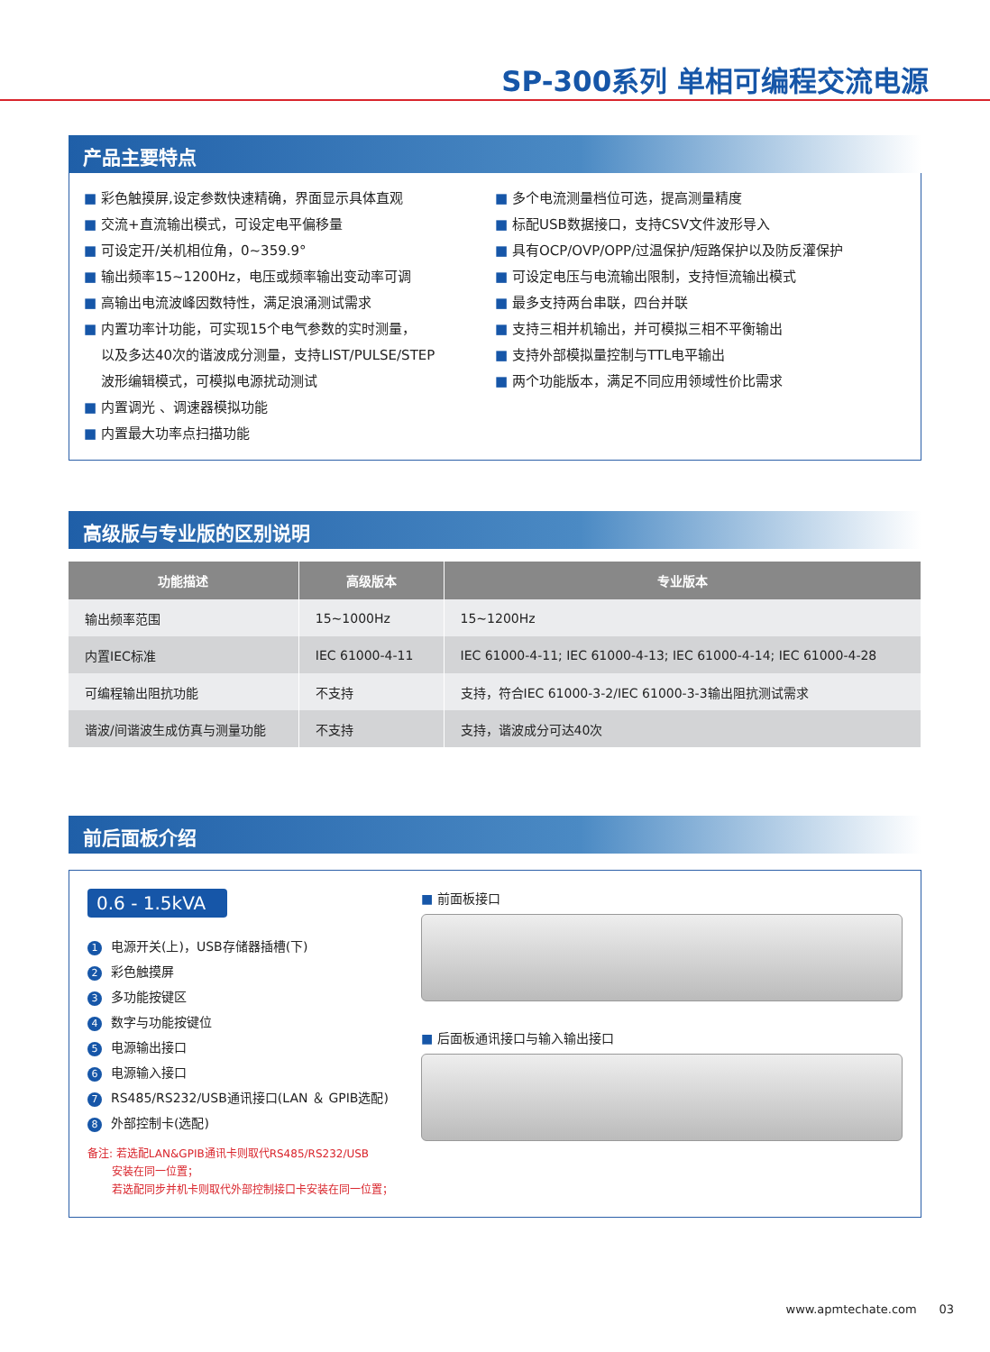SP-300系列 单相可编程交流电源
产品主要特点
■ 彩色触摸屏,设定参数快速精确，界面显示具体直观
■ 交流+直流输出模式，可设定电平偏移量
■ 可设定开/关机相位角，0~359.9°
■ 输出频率15~1200Hz，电压或频率输出变动率可调
■ 高输出电流波峰因数特性，满足浪涌测试需求
■ 内置功率计功能，可实现15个电气参数的实时测量，
以及多达40次的谐波成分测量，支持LIST/PULSE/STEP
波形编辑模式，可模拟电源扰动测试
■ 内置调光 、调速器模拟功能
■ 内置最大功率点扫描功能
■ 多个电流测量档位可选，提高测量精度
■ 标配USB数据接口，支持CSV文件波形导入
■ 具有OCP/OVP/OPP/过温保护/短路保护以及防反灌保护
■ 可设定电压与电流输出限制，支持恒流输出模式
■ 最多支持两台串联，四台并联
■ 支持三相并机输出，并可模拟三相不平衡输出
■ 支持外部模拟量控制与TTL电平输出
■ 两个功能版本，满足不同应用领域性价比需求
高级版与专业版的区别说明
| 功能描述 | 高级版本 | 专业版本 |
| --- | --- | --- |
| 输出频率范围 | 15~1000Hz | 15~1200Hz |
| 内置IEC标准 | IEC 61000-4-11 | IEC 61000-4-11; IEC 61000-4-13; IEC 61000-4-14; IEC 61000-4-28 |
| 可编程输出阻抗功能 | 不支持 | 支持，符合IEC 61000-3-2/IEC 61000-3-3输出阻抗测试需求 |
| 谐波/间谐波生成仿真与测量功能 | 不支持 | 支持，谐波成分可达40次 |
前后面板介绍
0.6 - 1.5kVA
1 电源开关(上)，USB存储器插槽(下)
2 彩色触摸屏
3 多功能按键区
4 数字与功能按键位
5 电源输出接口
6 电源输入接口
7 RS485/RS232/USB通讯接口(LAN ＆ GPIB选配)
8 外部控制卡(选配)
备注: 若选配LAN&GPIB通讯卡则取代RS485/RS232/USB
安装在同一位置；
若选配同步并机卡则取代外部控制接口卡安装在同一位置；
■ 前面板接口
■ 后面板通讯接口与输入输出接口
www.apmtechate.com 03